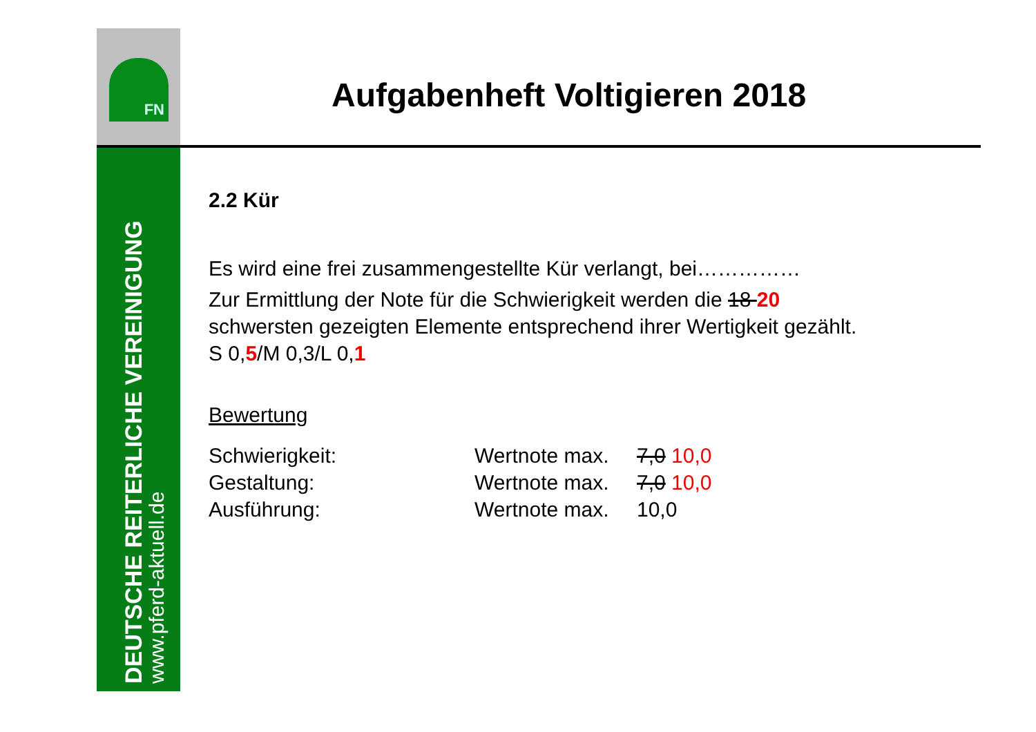FN
DEUTSCHE REITERLICHE VEREINIGUNG
www.pferd-aktuell.de
Aufgabenheft Voltigieren 2018
2.2 Kür
Es wird eine frei zusammengestellte Kür verlangt, bei……………
Zur Ermittlung der Note für die Schwierigkeit werden die 18 20
schwersten gezeigten Elemente entsprechend ihrer Wertigkeit gezählt.
S 0,5/M 0,3/L 0,1
Bewertung
| Schwierigkeit: | Wertnote max. | 7,0 10,0 |
| Gestaltung: | Wertnote max. | 7,0 10,0 |
| Ausführung: | Wertnote max. | 10,0 |